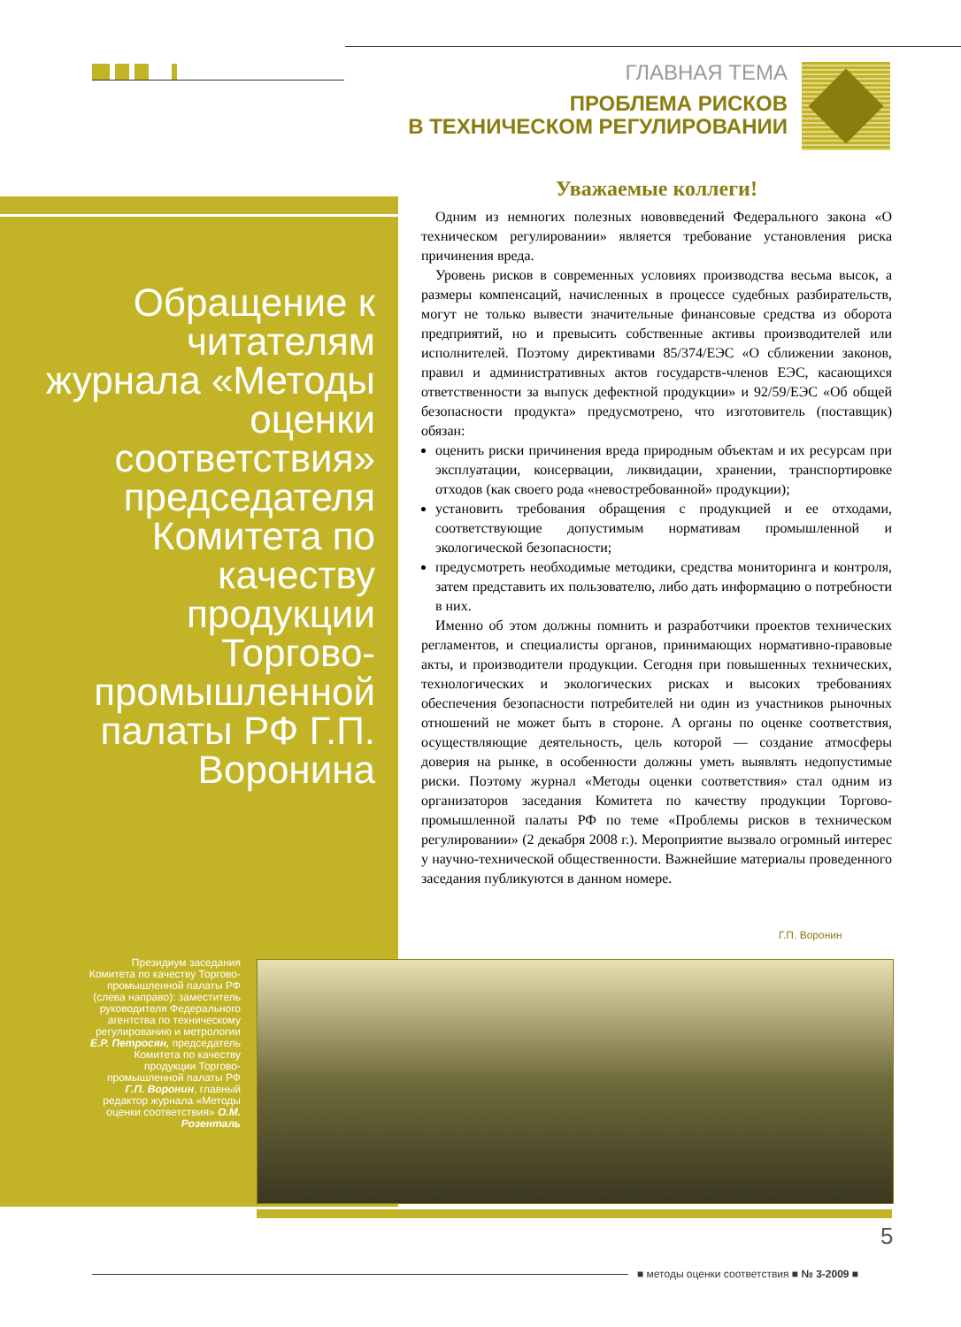ГЛАВНАЯ ТЕМА
ПРОБЛЕМА РИСКОВ
В ТЕХНИЧЕСКОМ РЕГУЛИРОВАНИИ
Обращение к читателям журнала «Методы оценки соответствия» председателя Комитета по качеству продукции Торгово-промышленной палаты РФ Г.П. Воронина
Уважаемые коллеги!
Одним из немногих полезных нововведений Федерального закона «О техническом регулировании» является требование установления риска причинения вреда.
Уровень рисков в современных условиях производства весьма высок, а размеры компенсаций, начисленных в процессе судебных разбирательств, могут не только вывести значительные финансовые средства из оборота предприятий, но и превысить собственные активы производителей или исполнителей. Поэтому директивами 85/374/ЕЭС «О сближении законов, правил и административных актов государств-членов ЕЭС, касающихся ответственности за выпуск дефектной продукции» и 92/59/ЕЭС «Об общей безопасности продукта» предусмотрено, что изготовитель (поставщик) обязан:
оценить риски причинения вреда природным объектам и их ресурсам при эксплуатации, консервации, ликвидации, хранении, транспортировке отходов (как своего рода «невостребованной» продукции);
установить требования обращения с продукцией и ее отходами, соответствующие допустимым нормативам промышленной и экологической безопасности;
предусмотреть необходимые методики, средства мониторинга и контроля, затем представить их пользователю, либо дать информацию о потребности в них.
Именно об этом должны помнить и разработчики проектов технических регламентов, и специалисты органов, принимающих нормативно-правовые акты, и производители продукции. Сегодня при повышенных технических, технологических и экологических рисках и высоких требованиях обеспечения безопасности потребителей ни один из участников рыночных отношений не может быть в стороне. А органы по оценке соответствия, осуществляющие деятельность, цель которой — создание атмосферы доверия на рынке, в особенности должны уметь выявлять недопустимые риски. Поэтому журнал «Методы оценки соответствия» стал одним из организаторов заседания Комитета по качеству продукции Торгово-промышленной палаты РФ по теме «Проблемы рисков в техническом регулировании» (2 декабря 2008 г.). Мероприятие вызвало огромный интерес у научно-технической общественности. Важнейшие материалы проведенного заседания публикуются в данном номере.
Г.П. Воронин
Президиум заседания Комитета по качеству Торгово-промышленной палаты РФ (слева направо): заместитель руководителя Федерального агентства по техническому регулированию и метрологии Е.Р. Петросян, председатель Комитета по качеству продукции Торгово-промышленной палаты РФ Г.П. Воронин, главный редактор журнала «Методы оценки соответствия» О.М. Розенталь
5
■ методы оценки соответствия ■ № 3-2009 ■